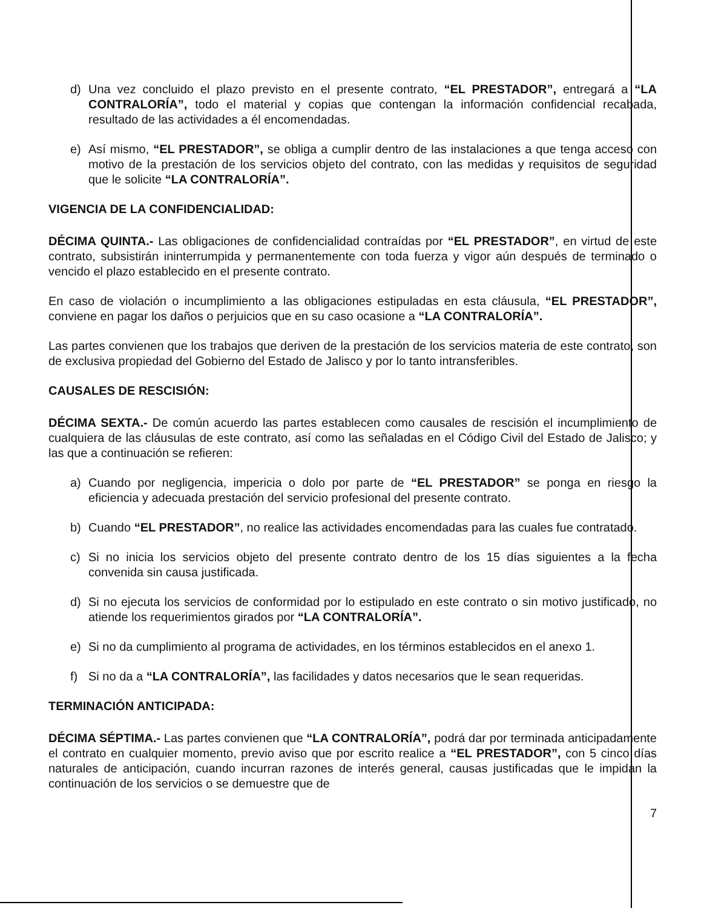d) Una vez concluido el plazo previsto en el presente contrato, “EL PRESTADOR”, entregará a “LA CONTRALORÍA”, todo el material y copias que contengan la información confidencial recabada, resultado de las actividades a él encomendadas.
e) Así mismo, “EL PRESTADOR”, se obliga a cumplir dentro de las instalaciones a que tenga acceso con motivo de la prestación de los servicios objeto del contrato, con las medidas y requisitos de seguridad que le solicite “LA CONTRALORÍA”.
VIGENCIA DE LA CONFIDENCIALIDAD:
DÉCIMA QUINTA.- Las obligaciones de confidencialidad contraídas por “EL PRESTADOR”, en virtud de este contrato, subsistirán ininterrumpida y permanentemente con toda fuerza y vigor aún después de terminado o vencido el plazo establecido en el presente contrato.
En caso de violación o incumplimiento a las obligaciones estipuladas en esta cláusula, “EL PRESTADOR”, conviene en pagar los daños o perjuicios que en su caso ocasione a “LA CONTRALORÍA”.
Las partes convienen que los trabajos que deriven de la prestación de los servicios materia de este contrato, son de exclusiva propiedad del Gobierno del Estado de Jalisco y por lo tanto intransferibles.
CAUSALES DE RESCISIÓN:
DÉCIMA SEXTA.- De común acuerdo las partes establecen como causales de rescisión el incumplimiento de cualquiera de las cláusulas de este contrato, así como las señaladas en el Código Civil del Estado de Jalisco; y las que a continuación se refieren:
a) Cuando por negligencia, impericia o dolo por parte de “EL PRESTADOR” se ponga en riesgo la eficiencia y adecuada prestación del servicio profesional del presente contrato.
b) Cuando “EL PRESTADOR”, no realice las actividades encomendadas para las cuales fue contratado.
c) Si no inicia los servicios objeto del presente contrato dentro de los 15 días siguientes a la fecha convenida sin causa justificada.
d) Si no ejecuta los servicios de conformidad por lo estipulado en este contrato o sin motivo justificado, no atiende los requerimientos girados por “LA CONTRALORÍA”.
e) Si no da cumplimiento al programa de actividades, en los términos establecidos en el anexo 1.
f) Si no da a “LA CONTRALORÍA”, las facilidades y datos necesarios que le sean requeridas.
TERMINACIÓN ANTICIPADA:
DÉCIMA SÉPTIMA.- Las partes convienen que “LA CONTRALORÍA”, podrá dar por terminada anticipadamente el contrato en cualquier momento, previo aviso que por escrito realice a “EL PRESTADOR”, con 5 cinco días naturales de anticipación, cuando incurran razones de interés general, causas justificadas que le impidan la continuación de los servicios o se demuestre que de
7